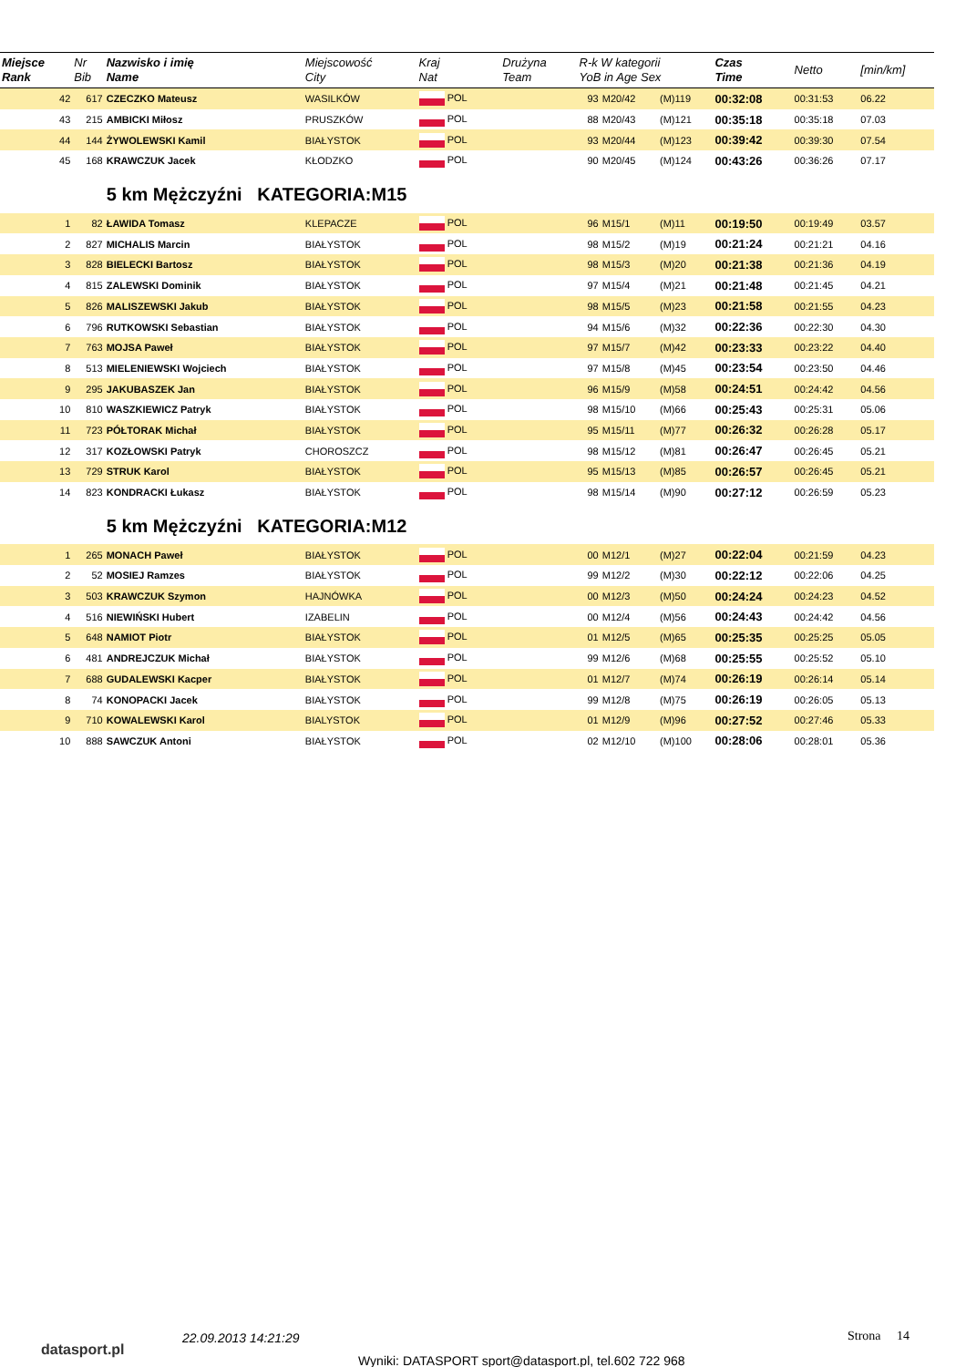| Miejsce Rank | Nr Bib | Nazwisko i imię Name | Miejscowość City | Kraj Nat | Drużyna Team | R-k W kategorii YoB in Age Sex | | | Czas Time | Netto | [min/km] |
| --- | --- | --- | --- | --- | --- | --- | --- | --- | --- | --- | --- |
| 42 | 617 | CZECZKO Mateusz | WASILKÓW | POL | | 93 | M20/42 | (M)119 | 00:32:08 | 00:31:53 | 06.22 |
| 43 | 215 | AMBICKI Miłosz | PRUSZKÓW | POL | | 88 | M20/43 | (M)121 | 00:35:18 | 00:35:18 | 07.03 |
| 44 | 144 | ŻYWOLEWSKI Kamil | BIAŁYSTOK | POL | | 93 | M20/44 | (M)123 | 00:39:42 | 00:39:30 | 07.54 |
| 45 | 168 | KRAWCZUK Jacek | KŁODZKO | POL | | 90 | M20/45 | (M)124 | 00:43:26 | 00:36:26 | 07.17 |
| | | 5 km Mężczyźni KATEGORIA:M15 | | | | | | | | | |
| 1 | 82 | ŁAWIDA Tomasz | KLEPACZE | POL | | 96 | M15/1 | (M)11 | 00:19:50 | 00:19:49 | 03.57 |
| 2 | 827 | MICHALIS Marcin | BIAŁYSTOK | POL | | 98 | M15/2 | (M)19 | 00:21:24 | 00:21:21 | 04.16 |
| 3 | 828 | BIELECKI Bartosz | BIAŁYSTOK | POL | | 98 | M15/3 | (M)20 | 00:21:38 | 00:21:36 | 04.19 |
| 4 | 815 | ZALEWSKI Dominik | BIAŁYSTOK | POL | | 97 | M15/4 | (M)21 | 00:21:48 | 00:21:45 | 04.21 |
| 5 | 826 | MALISZEWSKI Jakub | BIAŁYSTOK | POL | | 98 | M15/5 | (M)23 | 00:21:58 | 00:21:55 | 04.23 |
| 6 | 796 | RUTKOWSKI Sebastian | BIAŁYSTOK | POL | | 94 | M15/6 | (M)32 | 00:22:36 | 00:22:30 | 04.30 |
| 7 | 763 | MOJSA Paweł | BIAŁYSTOK | POL | | 97 | M15/7 | (M)42 | 00:23:33 | 00:23:22 | 04.40 |
| 8 | 513 | MIELENIEWSKI Wojciech | BIAŁYSTOK | POL | | 97 | M15/8 | (M)45 | 00:23:54 | 00:23:50 | 04.46 |
| 9 | 295 | JAKUBASZEK Jan | BIAŁYSTOK | POL | | 96 | M15/9 | (M)58 | 00:24:51 | 00:24:42 | 04.56 |
| 10 | 810 | WASZKIEWICZ Patryk | BIAŁYSTOK | POL | | 98 | M15/10 | (M)66 | 00:25:43 | 00:25:31 | 05.06 |
| 11 | 723 | PÓŁTORAK Michał | BIAŁYSTOK | POL | | 95 | M15/11 | (M)77 | 00:26:32 | 00:26:28 | 05.17 |
| 12 | 317 | KOZŁOWSKI Patryk | CHOROSZCZ | POL | | 98 | M15/12 | (M)81 | 00:26:47 | 00:26:45 | 05.21 |
| 13 | 729 | STRUK Karol | BIAŁYSTOK | POL | | 95 | M15/13 | (M)85 | 00:26:57 | 00:26:45 | 05.21 |
| 14 | 823 | KONDRACKI Łukasz | BIAŁYSTOK | POL | | 98 | M15/14 | (M)90 | 00:27:12 | 00:26:59 | 05.23 |
| | | 5 km Mężczyźni KATEGORIA:M12 | | | | | | | | | |
| 1 | 265 | MONACH Paweł | BIAŁYSTOK | POL | | 00 | M12/1 | (M)27 | 00:22:04 | 00:21:59 | 04.23 |
| 2 | 52 | MOSIEJ Ramzes | BIAŁYSTOK | POL | | 99 | M12/2 | (M)30 | 00:22:12 | 00:22:06 | 04.25 |
| 3 | 503 | KRAWCZUK Szymon | HAJNÓWKA | POL | | 00 | M12/3 | (M)50 | 00:24:24 | 00:24:23 | 04.52 |
| 4 | 516 | NIEWIŃSKI Hubert | IZABELIN | POL | | 00 | M12/4 | (M)56 | 00:24:43 | 00:24:42 | 04.56 |
| 5 | 648 | NAMIOT Piotr | BIAŁYSTOK | POL | | 01 | M12/5 | (M)65 | 00:25:35 | 00:25:25 | 05.05 |
| 6 | 481 | ANDREJCZUK Michał | BIAŁYSTOK | POL | | 99 | M12/6 | (M)68 | 00:25:55 | 00:25:52 | 05.10 |
| 7 | 688 | GUDALEWSKI Kacper | BIAŁYSTOK | POL | | 01 | M12/7 | (M)74 | 00:26:19 | 00:26:14 | 05.14 |
| 8 | 74 | KONOPACKI Jacek | BIAŁYSTOK | POL | | 99 | M12/8 | (M)75 | 00:26:19 | 00:26:05 | 05.13 |
| 9 | 710 | KOWALEWSKI Karol | BIALYSTOK | POL | | 01 | M12/9 | (M)96 | 00:27:52 | 00:27:46 | 05.33 |
| 10 | 888 | SAWCZUK Antoni | BIAŁYSTOK | POL | | 02 | M12/10 | (M)100 | 00:28:06 | 00:28:01 | 05.36 |
datasport.pl
22.09.2013 14:21:29 Strona 14
Wyniki: DATASPORT sport@datasport.pl, tel.602 722 968